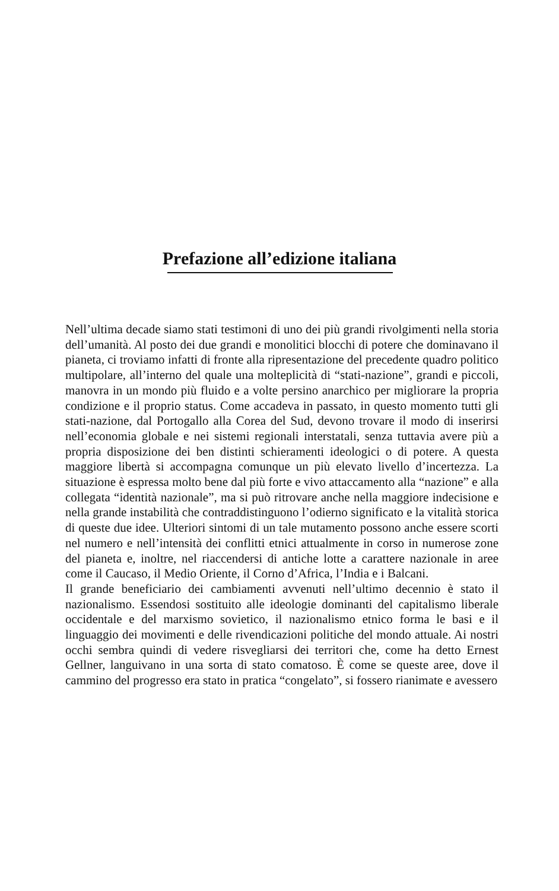Prefazione all’edizione italiana
Nell’ultima decade siamo stati testimoni di uno dei più grandi rivolgimenti nella storia dell’umanità. Al posto dei due grandi e monolitici blocchi di potere che dominavano il pianeta, ci troviamo infatti di fronte alla ripresentazione del precedente quadro politico multipolare, all’interno del quale una molteplicità di “stati-nazione”, grandi e piccoli, manovra in un mondo più fluido e a volte persino anarchico per migliorare la propria condizione e il proprio status. Come accadeva in passato, in questo momento tutti gli stati-nazione, dal Portogallo alla Corea del Sud, devono trovare il modo di inserirsi nell’economia globale e nei sistemi regionali interstatali, senza tuttavia avere più a propria disposizione dei ben distinti schieramenti ideologici o di potere. A questa maggiore libertà si accompagna comunque un più elevato livello d’incertezza. La situazione è espressa molto bene dal più forte e vivo attaccamento alla “nazione” e alla collegata “identità nazionale”, ma si può ritrovare anche nella maggiore indecisione e nella grande instabilità che contraddistinguono l’odierno significato e la vitalità storica di queste due idee. Ulteriori sintomi di un tale mutamento possono anche essere scorti nel numero e nell’intensità dei conflitti etnici attualmente in corso in numerose zone del pianeta e, inoltre, nel riaccendersi di antiche lotte a carattere nazionale in aree come il Caucaso, il Medio Oriente, il Corno d’Africa, l’India e i Balcani.
Il grande beneficiario dei cambiamenti avvenuti nell’ultimo decennio è stato il nazionalismo. Essendosi sostituito alle ideologie dominanti del capitalismo liberale occidentale e del marxismo sovietico, il nazionalismo etnico forma le basi e il linguaggio dei movimenti e delle rivendicazioni politiche del mondo attuale. Ai nostri occhi sembra quindi di vedere risvegliarsi dei territori che, come ha detto Ernest Gellner, languivano in una sorta di stato comatoso. È come se queste aree, dove il cammino del progresso era stato in pratica “congelato”, si fossero rianimate e avessero